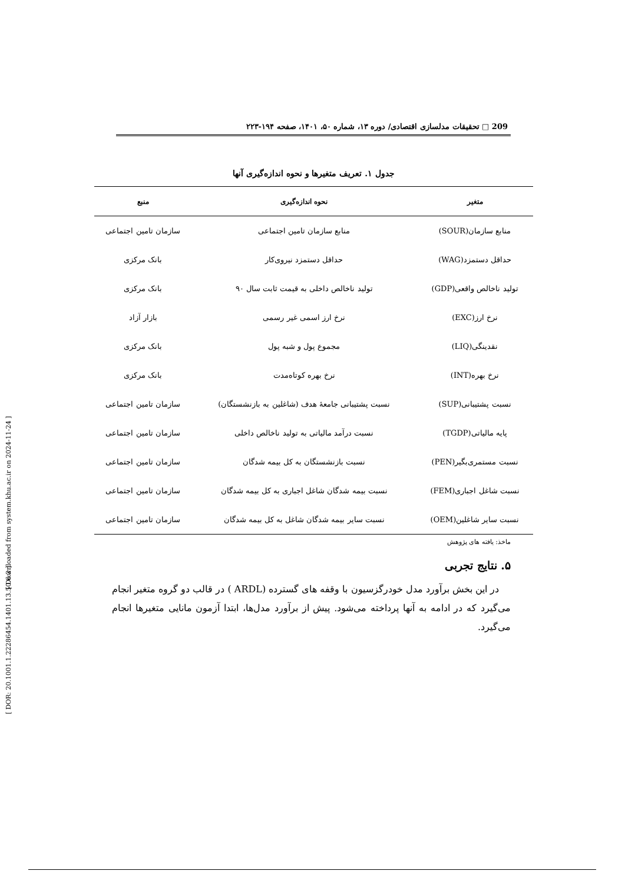[ Downloaded from system.khu.ac.ir on 2024-11-24 ]
[ DOR: 20.1001.1.22286454.1401.13.50.6.2 ]
209 □ تحقیقات مدلسازی اقتصادی/ دوره ۱۳، شماره ۵۰، ۱۴۰۱، صفحه ۱۹۴-۲۲۳
جدول ۱. تعریف متغیرها و نحوه اندازه‌گیری آنها
| متغیر | نحوه اندازه‌گیری | منبع |
| --- | --- | --- |
| منابع سازمان(SOUR) | منابع سازمان تامین اجتماعی | سازمان تامین اجتماعی |
| حداقل دستمزد(WAG) | حداقل دستمزد نیروی‌کار | بانک مرکزی |
| تولید ناخالص واقعی(GDP) | تولید ناخالص داخلی به قیمت ثابت سال ۹۰ | بانک مرکزی |
| نرخ ارز(EXC) | نرخ ارز اسمی غیر رسمی | بازار آزاد |
| نقدینگی(LIQ) | مجموع پول و شبه پول | بانک مرکزی |
| نرخ بهره(INT) | نرخ بهره کوتاه‌مدت | بانک مرکزی |
| نسبت پشتیبانی(SUP) | نسبت پشتیبانی جامعهٔ هدف (شاغلین به بازنشستگان) | سازمان تامین اجتماعی |
| پایه مالیاتی(TGDP) | نسبت درآمد مالیاتی به تولید ناخالص داخلی | سازمان تامین اجتماعی |
| نسبت مستمری‌بگیر(PEN) | نسبت بازنشستگان به کل بیمه شدگان | سازمان تامین اجتماعی |
| نسبت شاغل اجباری(FEM) | نسبت بیمه شدگان شاغل اجباری به کل بیمه شدگان | سازمان تامین اجتماعی |
| نسبت سایر شاغلین(OEM) | نسبت سایر بیمه شدگان شاغل به کل بیمه شدگان | سازمان تامین اجتماعی |
ماخذ: یافته های پژوهش
۵. نتایج تجربی
در این بخش برآورد مدل خودرگزسیون با وقفه های گسترده (ARDL ) در قالب دو گروه متغیر انجام می‌گیرد که در ادامه به آنها پرداخته می‌شود. پیش از برآورد مدل‌ها، ابتدا آزمون مانایی متغیرها انجام می‌گیرد.